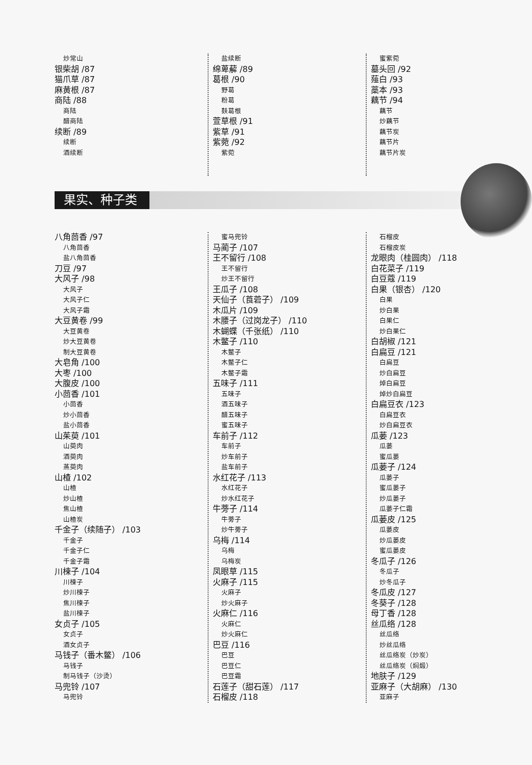炒常山
银柴胡 /87
猫爪草 /87
麻黄根 /87
商陆 /88
商陆
醋商陆
续断 /89
续断
酒续断
盐续断
绵萆薢 /89
葛根 /90
野葛
粉葛
麸葛根
萱草根 /91
紫草 /91
紫菀 /92
紫菀
蜜紫菀
墓头回 /92
薤白 /93
藁本 /93
藕节 /94
藕节
炒藕节
藕节炭
藕节片
藕节片炭
果实、种子类
八角茴香 /97
八角茴香
盐八角茴香
刀豆 /97
大风子 /98
大风子
大风子仁
大风子霜
大豆黄卷 /99
大豆黄卷
炒大豆黄卷
制大豆黄卷
大皂角 /100
大枣 /100
大腹皮 /100
小茴香 /101
小茴香
炒小茴香
盐小茴香
山茱萸 /101
山萸肉
酒萸肉
蒸萸肉
山楂 /102
山楂
炒山楂
焦山楂
山楂炭
千金子（续随子） /103
千金子
千金子仁
千金子霜
川楝子 /104
川楝子
炒川楝子
焦川楝子
盐川楝子
女贞子 /105
女贞子
酒女贞子
马钱子（番木鳖） /106
马钱子
制马钱子（沙烫）
马兜铃 /107
马兜铃
蜜马兜铃
马蔺子 /107
王不留行 /108
王不留行
炒王不留行
王瓜子 /108
天仙子（莨菪子） /109
木瓜片 /109
木腰子（过岗龙子） /110
木蝴蝶（千张纸） /110
木鳖子 /110
木鳖子
木鳖子仁
木鳖子霜
五味子 /111
五味子
酒五味子
醋五味子
蜜五味子
车前子 /112
车前子
炒车前子
盐车前子
水红花子 /113
水红花子
炒水红花子
牛蒡子 /114
牛蒡子
炒牛蒡子
乌梅 /114
乌梅
乌梅炭
凤眼草 /115
火麻子 /115
火麻子
炒火麻子
火麻仁 /116
火麻仁
炒火麻仁
巴豆 /116
巴豆
巴豆仁
巴豆霜
石莲子（甜石莲） /117
石榴皮 /118
石榴皮
石榴皮炭
龙眼肉（桂圆肉） /118
白花菜子 /119
白豆蔻 /119
白果（银杏） /120
白果
炒白果
白果仁
炒白果仁
白胡椒 /121
白扁豆 /121
白扁豆
炒白扁豆
焯白扁豆
焯炒白扁豆
白扁豆衣 /123
白扁豆衣
炒白扁豆衣
瓜蒌 /123
瓜蒌
蜜瓜蒌
瓜蒌子 /124
瓜蒌子
蜜瓜蒌子
炒瓜蒌子
瓜蒌子仁霜
瓜蒌皮 /125
瓜蒌皮
炒瓜蒌皮
蜜瓜蒌皮
冬瓜子 /126
冬瓜子
炒冬瓜子
冬瓜皮 /127
冬葵子 /128
母丁香 /128
丝瓜络 /128
丝瓜络
炒丝瓜络
丝瓜络炭（炒炭）
丝瓜络炭（焖煅）
地肤子 /129
亚麻子（大胡麻） /130
亚麻子